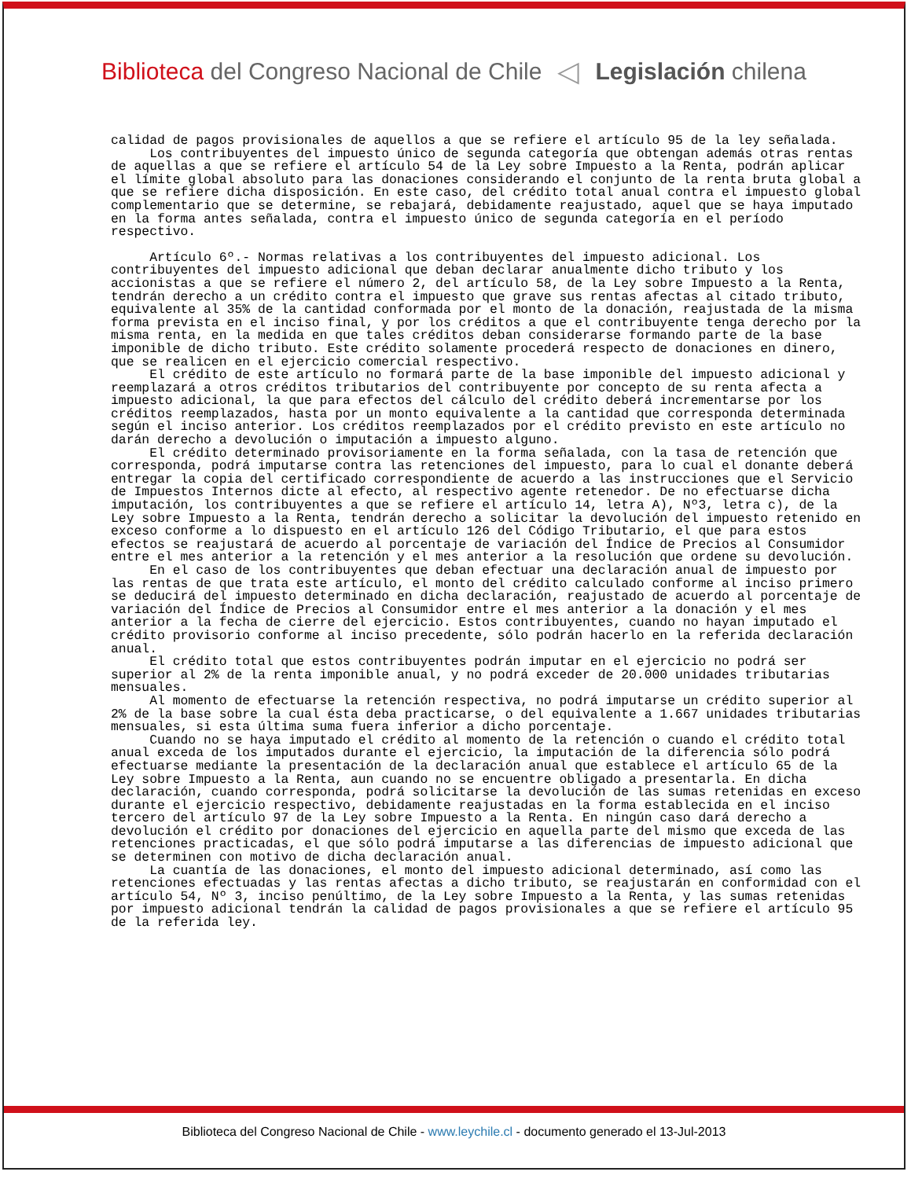Biblioteca del Congreso Nacional de Chile
◁
Legislación chilena
calidad de pagos provisionales de aquellos a que se refiere el artículo 95 de la ley señalada.
Los contribuyentes del impuesto único de segunda categoría que obtengan además otras rentas de aquellas a que se refiere el artículo 54 de la Ley sobre Impuesto a la Renta, podrán aplicar el límite global absoluto para las donaciones considerando el conjunto de la renta bruta global a que se refiere dicha disposición. En este caso, del crédito total anual contra el impuesto global complementario que se determine, se rebajará, debidamente reajustado, aquel que se haya imputado en la forma antes señalada, contra el impuesto único de segunda categoría en el período respectivo.
Artículo 6º.- Normas relativas a los contribuyentes del impuesto adicional. Los contribuyentes del impuesto adicional que deban declarar anualmente dicho tributo y los accionistas a que se refiere el número 2, del artículo 58, de la Ley sobre Impuesto a la Renta, tendrán derecho a un crédito contra el impuesto que grave sus rentas afectas al citado tributo, equivalente al 35% de la cantidad conformada por el monto de la donación, reajustada de la misma forma prevista en el inciso final, y por los créditos a que el contribuyente tenga derecho por la misma renta, en la medida en que tales créditos deban considerarse formando parte de la base imponible de dicho tributo. Este crédito solamente procederá respecto de donaciones en dinero, que se realicen en el ejercicio comercial respectivo.
El crédito de este artículo no formará parte de la base imponible del impuesto adicional y reemplazará a otros créditos tributarios del contribuyente por concepto de su renta afecta a impuesto adicional, la que para efectos del cálculo del crédito deberá incrementarse por los créditos reemplazados, hasta por un monto equivalente a la cantidad que corresponda determinada según el inciso anterior. Los créditos reemplazados por el crédito previsto en este artículo no darán derecho a devolución o imputación a impuesto alguno.
El crédito determinado provisoriamente en la forma señalada, con la tasa de retención que corresponda, podrá imputarse contra las retenciones del impuesto, para lo cual el donante deberá entregar la copia del certificado correspondiente de acuerdo a las instrucciones que el Servicio de Impuestos Internos dicte al efecto, al respectivo agente retenedor. De no efectuarse dicha imputación, los contribuyentes a que se refiere el artículo 14, letra A), Nº3, letra c), de la Ley sobre Impuesto a la Renta, tendrán derecho a solicitar la devolución del impuesto retenido en exceso conforme a lo dispuesto en el artículo 126 del Código Tributario, el que para estos efectos se reajustará de acuerdo al porcentaje de variación del Índice de Precios al Consumidor entre el mes anterior a la retención y el mes anterior a la resolución que ordene su devolución.
En el caso de los contribuyentes que deban efectuar una declaración anual de impuesto por las rentas de que trata este artículo, el monto del crédito calculado conforme al inciso primero se deducirá del impuesto determinado en dicha declaración, reajustado de acuerdo al porcentaje de variación del Índice de Precios al Consumidor entre el mes anterior a la donación y el mes anterior a la fecha de cierre del ejercicio. Estos contribuyentes, cuando no hayan imputado el crédito provisorio conforme al inciso precedente, sólo podrán hacerlo en la referida declaración anual.
El crédito total que estos contribuyentes podrán imputar en el ejercicio no podrá ser superior al 2% de la renta imponible anual, y no podrá exceder de 20.000 unidades tributarias mensuales.
Al momento de efectuarse la retención respectiva, no podrá imputarse un crédito superior al 2% de la base sobre la cual ésta deba practicarse, o del equivalente a 1.667 unidades tributarias mensuales, si esta última suma fuera inferior a dicho porcentaje.
Cuando no se haya imputado el crédito al momento de la retención o cuando el crédito total anual exceda de los imputados durante el ejercicio, la imputación de la diferencia sólo podrá efectuarse mediante la presentación de la declaración anual que establece el artículo 65 de la Ley sobre Impuesto a la Renta, aun cuando no se encuentre obligado a presentarla. En dicha declaración, cuando corresponda, podrá solicitarse la devolución de las sumas retenidas en exceso durante el ejercicio respectivo, debidamente reajustadas en la forma establecida en el inciso tercero del artículo 97 de la Ley sobre Impuesto a la Renta. En ningún caso dará derecho a devolución el crédito por donaciones del ejercicio en aquella parte del mismo que exceda de las retenciones practicadas, el que sólo podrá imputarse a las diferencias de impuesto adicional que se determinen con motivo de dicha declaración anual.
La cuantía de las donaciones, el monto del impuesto adicional determinado, así como las retenciones efectuadas y las rentas afectas a dicho tributo, se reajustarán en conformidad con el artículo 54, Nº 3, inciso penúltimo, de la Ley sobre Impuesto a la Renta, y las sumas retenidas por impuesto adicional tendrán la calidad de pagos provisionales a que se refiere el artículo 95 de la referida ley.
Biblioteca del Congreso Nacional de Chile - www.leychile.cl - documento generado el 13-Jul-2013